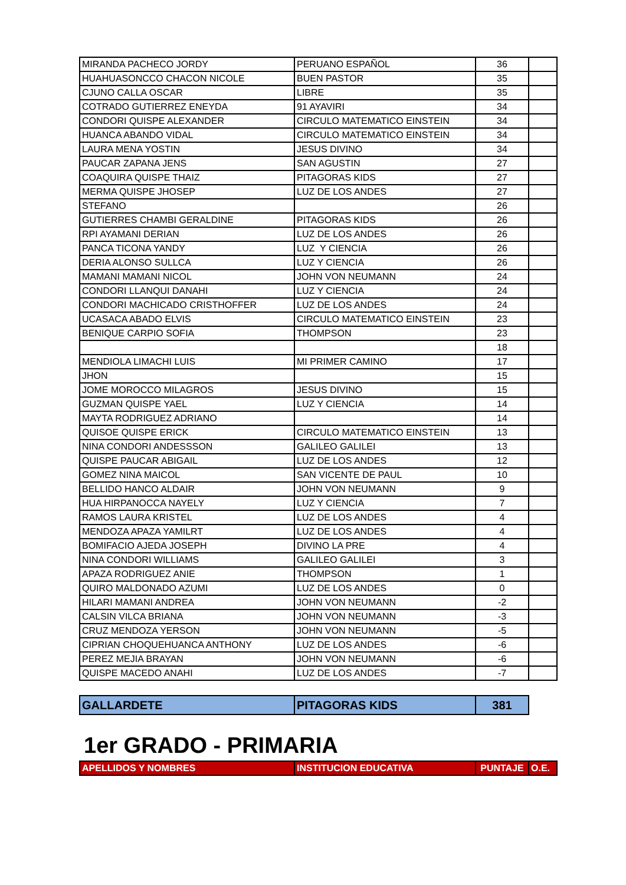| MIRANDA PACHECO JORDY | PERUANO ESPAÑOL | 36 | |
| HUAHUASONCCO CHACON NICOLE | BUEN PASTOR | 35 | |
| CJUNO CALLA OSCAR | LIBRE | 35 | |
| COTRADO GUTIERREZ ENEYDA | 91 AYAVIRI | 34 | |
| CONDORI QUISPE ALEXANDER | CIRCULO MATEMATICO EINSTEIN | 34 | |
| HUANCA ABANDO VIDAL | CIRCULO MATEMATICO EINSTEIN | 34 | |
| LAURA MENA YOSTIN | JESUS DIVINO | 34 | |
| PAUCAR ZAPANA JENS | SAN AGUSTIN | 27 | |
| COAQUIRA QUISPE THAIZ | PITAGORAS KIDS | 27 | |
| MERMA QUISPE JHOSEP | LUZ DE LOS ANDES | 27 | |
| STEFANO | | 26 | |
| GUTIERRES CHAMBI GERALDINE | PITAGORAS KIDS | 26 | |
| RPI AYAMANI DERIAN | LUZ DE LOS ANDES | 26 | |
| PANCA TICONA YANDY | LUZ Y CIENCIA | 26 | |
| DERIA ALONSO SULLCA | LUZ Y CIENCIA | 26 | |
| MAMANI MAMANI NICOL | JOHN VON NEUMANN | 24 | |
| CONDORI LLANQUI DANAHI | LUZ Y CIENCIA | 24 | |
| CONDORI MACHICADO CRISTHOFFER | LUZ DE LOS ANDES | 24 | |
| UCASACA ABADO ELVIS | CIRCULO MATEMATICO EINSTEIN | 23 | |
| BENIQUE CARPIO SOFIA | THOMPSON | 23 | |
| | | 18 | |
| MENDIOLA LIMACHI LUIS | MI PRIMER CAMINO | 17 | |
| JHON | | 15 | |
| JOME MOROCCO MILAGROS | JESUS DIVINO | 15 | |
| GUZMAN QUISPE YAEL | LUZ Y CIENCIA | 14 | |
| MAYTA RODRIGUEZ ADRIANO | | 14 | |
| QUISOE QUISPE ERICK | CIRCULO MATEMATICO EINSTEIN | 13 | |
| NINA CONDORI ANDESSSON | GALILEO GALILEI | 13 | |
| QUISPE PAUCAR ABIGAIL | LUZ DE LOS ANDES | 12 | |
| GOMEZ NINA MAICOL | SAN VICENTE DE PAUL | 10 | |
| BELLIDO HANCO ALDAIR | JOHN VON NEUMANN | 9 | |
| HUA HIRPANOCCA NAYELY | LUZ Y CIENCIA | 7 | |
| RAMOS LAURA KRISTEL | LUZ DE LOS ANDES | 4 | |
| MENDOZA APAZA YAMILRT | LUZ DE LOS ANDES | 4 | |
| BOMIFACIO AJEDA JOSEPH | DIVINO LA PRE | 4 | |
| NINA CONDORI WILLIAMS | GALILEO GALILEI | 3 | |
| APAZA RODRIGUEZ ANIE | THOMPSON | 1 | |
| QUIRO MALDONADO AZUMI | LUZ DE LOS ANDES | 0 | |
| HILARI MAMANI ANDREA | JOHN VON NEUMANN | -2 | |
| CALSIN VILCA BRIANA | JOHN VON NEUMANN | -3 | |
| CRUZ MENDOZA YERSON | JOHN VON NEUMANN | -5 | |
| CIPRIAN CHOQUEHUANCA ANTHONY | LUZ DE LOS ANDES | -6 | |
| PEREZ MEJIA BRAYAN | JOHN VON NEUMANN | -6 | |
| QUISPE MACEDO ANAHI | LUZ DE LOS ANDES | -7 | |
| GALLARDETE | PITAGORAS KIDS | 381 | |
1er GRADO - PRIMARIA
| APELLIDOS Y NOMBRES | INSTITUCION EDUCATIVA | PUNTAJE | O.E. |
| --- | --- | --- | --- |